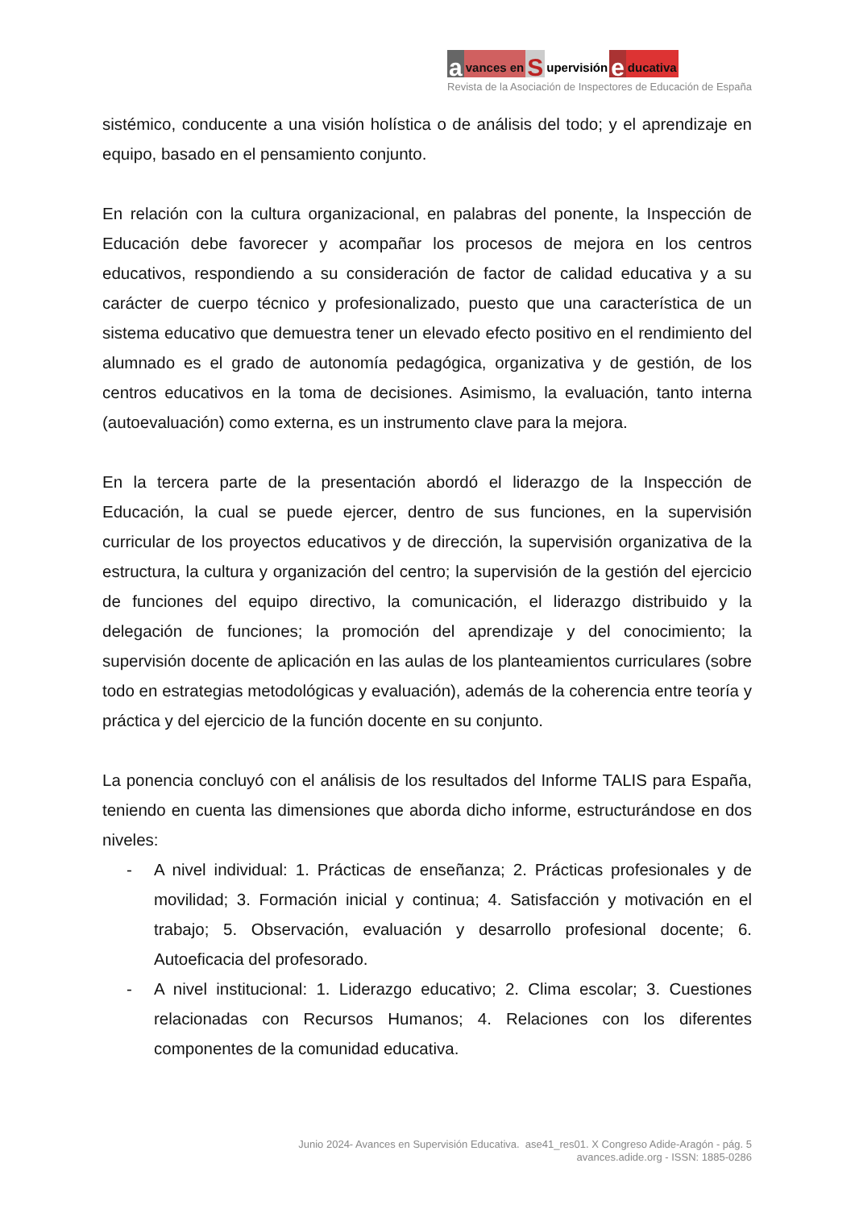avances en S upervisión e ducativa
Revista de la Asociación de Inspectores de Educación de España
sistémico, conducente a una visión holística o de análisis del todo; y el aprendizaje en equipo, basado en el pensamiento conjunto.
En relación con la cultura organizacional, en palabras del ponente, la Inspección de Educación debe favorecer y acompañar los procesos de mejora en los centros educativos, respondiendo a su consideración de factor de calidad educativa y a su carácter de cuerpo técnico y profesionalizado, puesto que una característica de un sistema educativo que demuestra tener un elevado efecto positivo en el rendimiento del alumnado es el grado de autonomía pedagógica, organizativa y de gestión, de los centros educativos en la toma de decisiones. Asimismo, la evaluación, tanto interna (autoevaluación) como externa, es un instrumento clave para la mejora.
En la tercera parte de la presentación abordó el liderazgo de la Inspección de Educación, la cual se puede ejercer, dentro de sus funciones, en la supervisión curricular de los proyectos educativos y de dirección, la supervisión organizativa de la estructura, la cultura y organización del centro; la supervisión de la gestión del ejercicio de funciones del equipo directivo, la comunicación, el liderazgo distribuido y la delegación de funciones; la promoción del aprendizaje y del conocimiento; la supervisión docente de aplicación en las aulas de los planteamientos curriculares (sobre todo en estrategias metodológicas y evaluación), además de la coherencia entre teoría y práctica y del ejercicio de la función docente en su conjunto.
La ponencia concluyó con el análisis de los resultados del Informe TALIS para España, teniendo en cuenta las dimensiones que aborda dicho informe, estructurándose en dos niveles:
- A nivel individual: 1. Prácticas de enseñanza; 2. Prácticas profesionales y de movilidad; 3. Formación inicial y continua; 4. Satisfacción y motivación en el trabajo; 5. Observación, evaluación y desarrollo profesional docente; 6. Autoeficacia del profesorado.
- A nivel institucional: 1. Liderazgo educativo; 2. Clima escolar; 3. Cuestiones relacionadas con Recursos Humanos; 4. Relaciones con los diferentes componentes de la comunidad educativa.
Junio 2024- Avances en Supervisión Educativa. ase41_res01. X Congreso Adide-Aragón - pág. 5
avances.adide.org - ISSN: 1885-0286